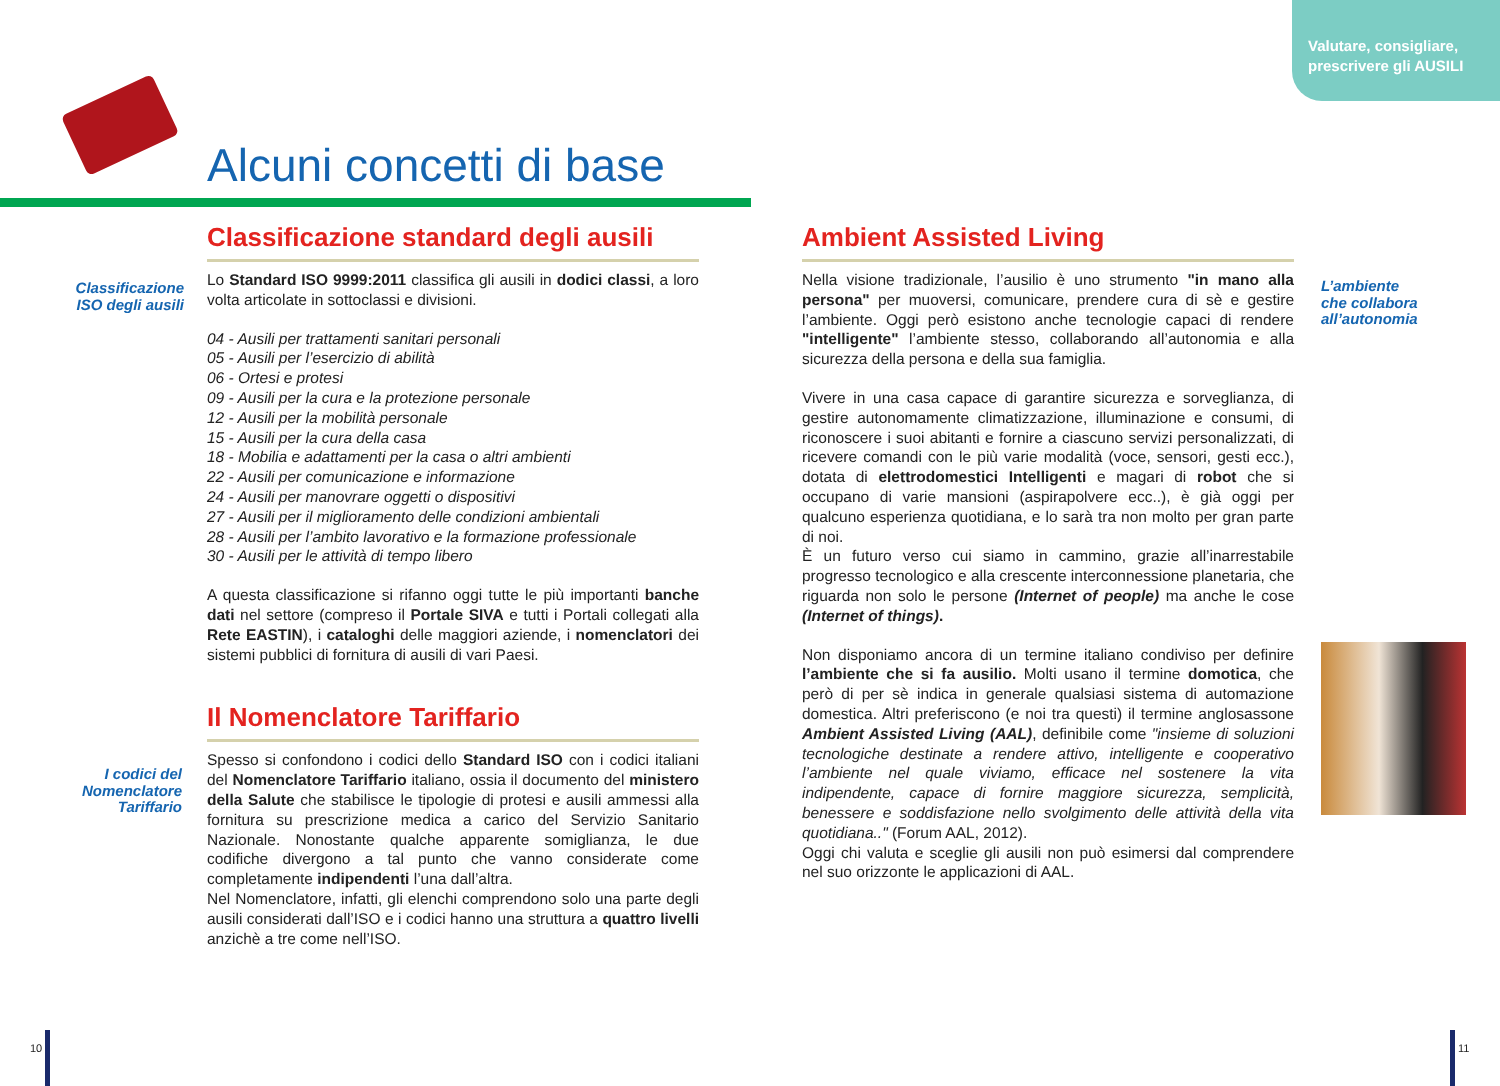Valutare, consigliare,
prescrivere gli AUSILI
Alcuni concetti di base
Classificazione ISO degli ausili
I codici del Nomenclatore Tariffario
Classificazione standard degli ausili
Lo Standard ISO 9999:2011 classifica gli ausili in dodici classi, a loro volta articolate in sottoclassi e divisioni.
04 - Ausili per trattamenti sanitari personali
05 - Ausili per l’esercizio di abilità
06 - Ortesi e protesi
09 - Ausili per la cura e la protezione personale
12 - Ausili per la mobilità personale
15 - Ausili per la cura della casa
18 - Mobilia e adattamenti per la casa o altri ambienti
22 - Ausili per comunicazione e informazione
24 - Ausili per manovrare oggetti o dispositivi
27 - Ausili per il miglioramento delle condizioni ambientali
28 - Ausili per l’ambito lavorativo e la formazione professionale
30 - Ausili per le attività di tempo libero
A questa classificazione si rifanno oggi tutte le più importanti banche dati nel settore (compreso il Portale SIVA e tutti i Portali collegati alla Rete EASTIN), i cataloghi delle maggiori aziende, i nomenclatori dei sistemi pubblici di fornitura di ausili di vari Paesi.
Il Nomenclatore Tariffario
Spesso si confondono i codici dello Standard ISO con i codici italiani del Nomenclatore Tariffario italiano, ossia il documento del ministero della Salute che stabilisce le tipologie di protesi e ausili ammessi alla fornitura su prescrizione medica a carico del Servizio Sanitario Nazionale. Nonostante qualche apparente somiglianza, le due codifiche divergono a tal punto che vanno considerate come completamente indipendenti l’una dall’altra.
Nel Nomenclatore, infatti, gli elenchi comprendono solo una parte degli ausili considerati dall’ISO e i codici hanno una struttura a quattro livelli anzichè a tre come nell’ISO.
Ambient Assisted Living
Nella visione tradizionale, l’ausilio è uno strumento "in mano alla persona" per muoversi, comunicare, prendere cura di sè e gestire l’ambiente. Oggi però esistono anche tecnologie capaci di rendere "intelligente" l’ambiente stesso, collaborando all’autonomia e alla sicurezza della persona e della sua famiglia.
Vivere in una casa capace di garantire sicurezza e sorveglianza, di gestire autonomamente climatizzazione, illuminazione e consumi, di riconoscere i suoi abitanti e fornire a ciascuno servizi personalizzati, di ricevere comandi con le più varie modalità (voce, sensori, gesti ecc.), dotata di elettrodomestici Intelligenti e magari di robot che si occupano di varie mansioni (aspirapolvere ecc..), è già oggi per qualcuno esperienza quotidiana, e lo sarà tra non molto per gran parte di noi.
È un futuro verso cui siamo in cammino, grazie all’inarrestabile progresso tecnologico e alla crescente interconnessione planetaria, che riguarda non solo le persone (Internet of people) ma anche le cose (Internet of things).
Non disponiamo ancora di un termine italiano condiviso per definire l’ambiente che si fa ausilio. Molti usano il termine domotica, che però di per sè indica in generale qualsiasi sistema di automazione domestica. Altri preferiscono (e noi tra questi) il termine anglosassone Ambient Assisted Living (AAL), definibile come "insieme di soluzioni tecnologiche destinate a rendere attivo, intelligente e cooperativo l’ambiente nel quale viviamo, efficace nel sostenere la vita indipendente, capace di fornire maggiore sicurezza, semplicità, benessere e soddisfazione nello svolgimento delle attività della vita quotidiana.." (Forum AAL, 2012).
Oggi chi valuta e sceglie gli ausili non può esimersi dal comprendere nel suo orizzonte le applicazioni di AAL.
L’ambiente
che collabora
all’autonomia
10 11